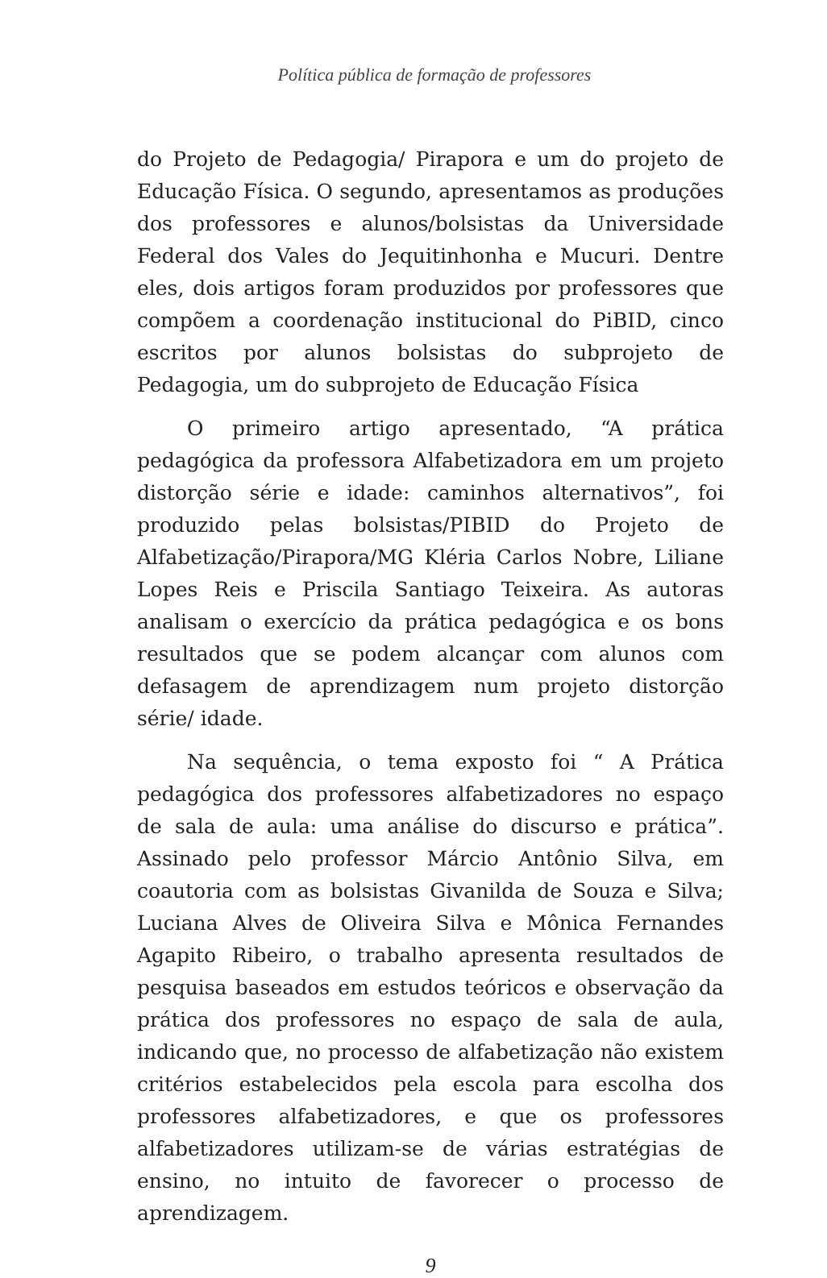Política pública de formação de professores
do Projeto de Pedagogia/ Pirapora e um do projeto de Educação Física. O segundo, apresentamos as produções dos professores e alunos/bolsistas da Universidade Federal dos Vales do Jequitinhonha e Mucuri. Dentre eles, dois artigos foram produzidos por professores que compõem a coordenação institucional do PiBID, cinco escritos por alunos bolsistas do subprojeto de Pedagogia, um do subprojeto de Educação Física
O primeiro artigo apresentado, “A prática pedagógica da professora Alfabetizadora em um projeto distorção série e idade: caminhos alternativos”, foi produzido pelas bolsistas/PIBID do Projeto de Alfabetização/Pirapora/MG Kléria Carlos Nobre, Liliane Lopes Reis e Priscila Santiago Teixeira. As autoras analisam o exercício da prática pedagógica e os bons resultados que se podem alcançar com alunos com defasagem de aprendizagem num projeto distorção série/ idade.
Na sequência, o tema exposto foi “ A Prática pedagógica dos professores alfabetizadores no espaço de sala de aula: uma análise do discurso e prática”. Assinado pelo professor Márcio Antônio Silva, em coautoria com as bolsistas Givanilda de Souza e Silva; Luciana Alves de Oliveira Silva e Mônica Fernandes Agapito Ribeiro, o trabalho apresenta resultados de pesquisa baseados em estudos teóricos e observação da prática dos professores no espaço de sala de aula, indicando que, no processo de alfabetização não existem critérios estabelecidos pela escola para escolha dos professores alfabetizadores, e que os professores alfabetizadores utilizam-se de várias estratégias de ensino, no intuito de favorecer o processo de aprendizagem.
9